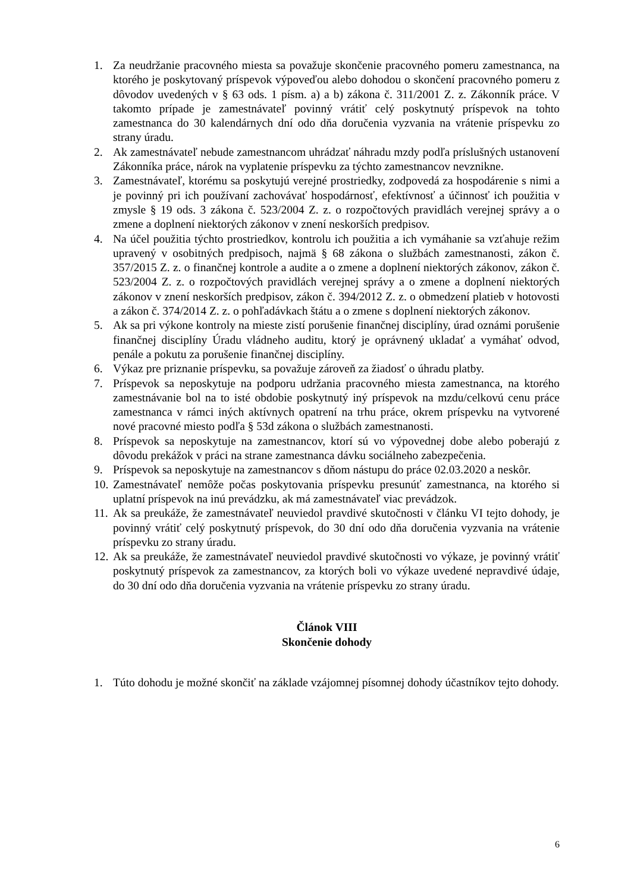1. Za neudržanie pracovného miesta sa považuje skončenie pracovného pomeru zamestnanca, na ktorého je poskytovaný príspevok výpoveďou alebo dohodou o skončení pracovného pomeru z dôvodov uvedených v § 63 ods. 1 písm. a) a b) zákona č. 311/2001 Z. z. Zákonník práce. V takomto prípade je zamestnávateľ povinný vrátiť celý poskytnutý príspevok na tohto zamestnanca do 30 kalendárnych dní odo dňa doručenia vyzvania na vrátenie príspevku zo strany úradu.
2. Ak zamestnávateľ nebude zamestnancom uhrádzať náhradu mzdy podľa príslušných ustanovení Zákonníka práce, nárok na vyplatenie príspevku za týchto zamestnancov nevznikne.
3. Zamestnávateľ, ktorému sa poskytujú verejné prostriedky, zodpovedá za hospodárenie s nimi a je povinný pri ich používaní zachovávať hospodárnosť, efektívnosť a účinnosť ich použitia v zmysle § 19 ods. 3 zákona č. 523/2004 Z. z. o rozpočtových pravidlách verejnej správy a o zmene a doplnení niektorých zákonov v znení neskorších predpisov.
4. Na účel použitia týchto prostriedkov, kontrolu ich použitia a ich vymáhanie sa vzťahuje režim upravený v osobitných predpisoch, najmä § 68 zákona o službách zamestnanosti, zákon č. 357/2015 Z. z. o finančnej kontrole a audite a o zmene a doplnení niektorých zákonov, zákon č. 523/2004 Z. z. o rozpočtových pravidlách verejnej správy a o zmene a doplnení niektorých zákonov v znení neskorších predpisov, zákon č. 394/2012 Z. z. o obmedzení platieb v hotovosti a zákon č. 374/2014 Z. z. o pohľadávkach štátu a o zmene s doplnení niektorých zákonov.
5. Ak sa pri výkone kontroly na mieste zistí porušenie finančnej disciplíny, úrad oznámi porušenie finančnej disciplíny Úradu vládneho auditu, ktorý je oprávnený ukladať a vymáhať odvod, penále a pokutu za porušenie finančnej disciplíny.
6. Výkaz pre priznanie príspevku, sa považuje zároveň za žiadosť o úhradu platby.
7. Príspevok sa neposkytuje na podporu udržania pracovného miesta zamestnanca, na ktorého zamestnávanie bol na to isté obdobie poskytnutý iný príspevok na mzdu/celkovú cenu práce zamestnanca v rámci iných aktívnych opatrení na trhu práce, okrem príspevku na vytvorené nové pracovné miesto podľa § 53d zákona o službách zamestnanosti.
8. Príspevok sa neposkytuje na zamestnancov, ktorí sú vo výpovednej dobe alebo poberajú z dôvodu prekážok v práci na strane zamestnanca dávku sociálneho zabezpečenia.
9. Príspevok sa neposkytuje na zamestnancov s dňom nástupu do práce 02.03.2020 a neskôr.
10. Zamestnávateľ nemôže počas poskytovania príspevku presunúť zamestnanca, na ktorého si uplatní príspevok na inú prevádzku, ak má zamestnávateľ viac prevádzok.
11. Ak sa preukáže, že zamestnávateľ neuviedol pravdivé skutočnosti v článku VI tejto dohody, je povinný vrátiť celý poskytnutý príspevok, do 30 dní odo dňa doručenia vyzvania na vrátenie príspevku zo strany úradu.
12. Ak sa preukáže, že zamestnávateľ neuviedol pravdivé skutočnosti vo výkaze, je povinný vrátiť poskytnutý príspevok za zamestnancov, za ktorých boli vo výkaze uvedené nepravdivé údaje, do 30 dní odo dňa doručenia vyzvania na vrátenie príspevku zo strany úradu.
Článok VIII
Skončenie dohody
1. Túto dohodu je možné skončiť na základe vzájomnej písomnej dohody účastníkov tejto dohody.
6